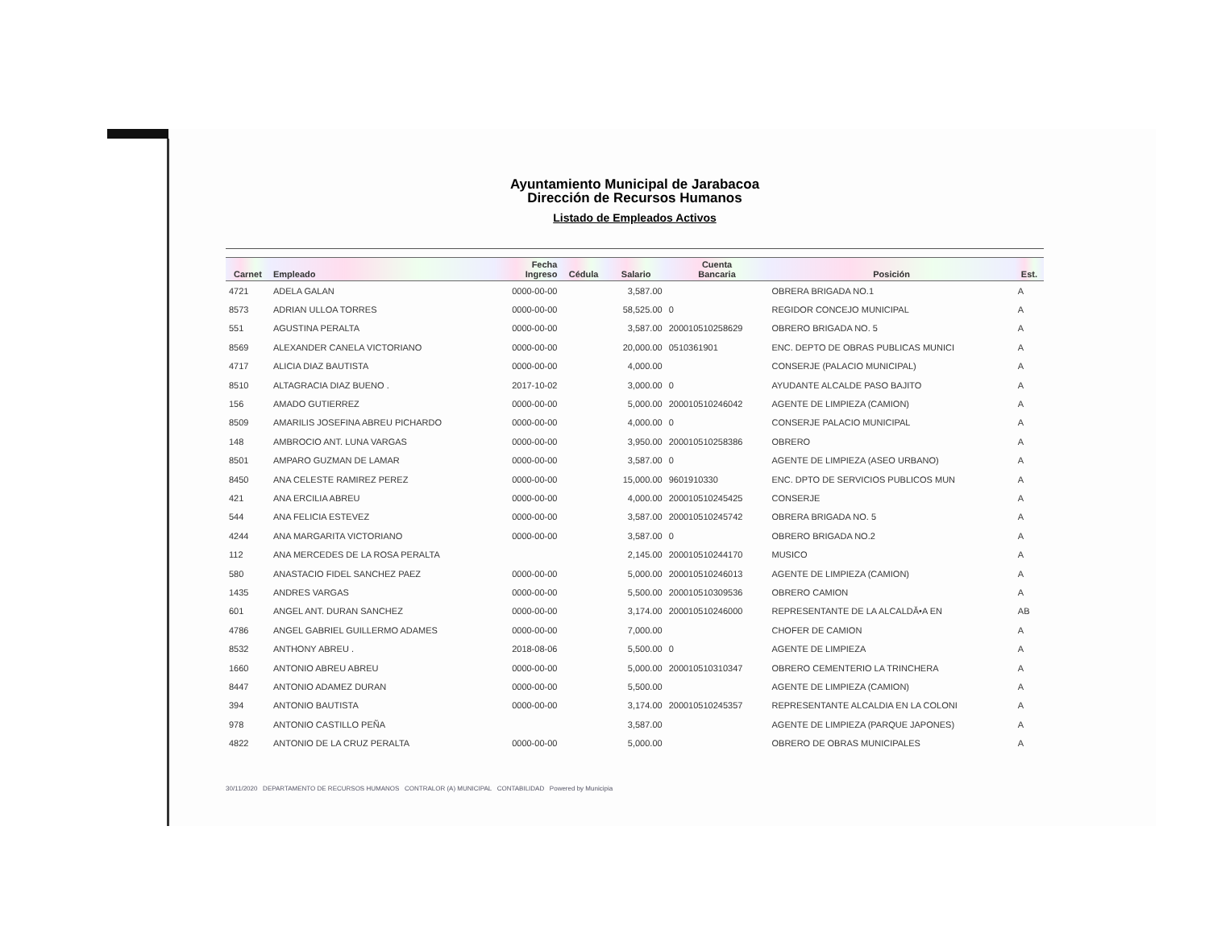Ayuntamiento Municipal de Jarabacoa
Dirección de Recursos Humanos
Listado de Empleados Activos
| Carnet | Empleado | Fecha Ingreso | Cédula | Salario | Cuenta Bancaria | Posición | Est. |
| --- | --- | --- | --- | --- | --- | --- | --- |
| 4721 | ADELA GALAN | 0000-00-00 | | 3,587.00 | | OBRERA BRIGADA NO.1 | A |
| 8573 | ADRIAN ULLOA TORRES | 0000-00-00 | | 58,525.00 | 0 | REGIDOR CONCEJO MUNICIPAL | A |
| 551 | AGUSTINA PERALTA | 0000-00-00 | | 3,587.00 | 200010510258629 | OBRERO BRIGADA NO. 5 | A |
| 8569 | ALEXANDER CANELA VICTORIANO | 0000-00-00 | | 20,000.00 | 0510361901 | ENC. DEPTO DE OBRAS PUBLICAS MUNICI | A |
| 4717 | ALICIA DIAZ BAUTISTA | 0000-00-00 | | 4,000.00 | | CONSERJE (PALACIO MUNICIPAL) | A |
| 8510 | ALTAGRACIA DIAZ BUENO . | 2017-10-02 | | 3,000.00 | 0 | AYUDANTE ALCALDE PASO BAJITO | A |
| 156 | AMADO GUTIERREZ | 0000-00-00 | | 5,000.00 | 200010510246042 | AGENTE DE LIMPIEZA (CAMION) | A |
| 8509 | AMARILIS JOSEFINA ABREU PICHARDO | 0000-00-00 | | 4,000.00 | 0 | CONSERJE PALACIO MUNICIPAL | A |
| 148 | AMBROCIO ANT. LUNA VARGAS | 0000-00-00 | | 3,950.00 | 200010510258386 | OBRERO | A |
| 8501 | AMPARO GUZMAN DE LAMAR | 0000-00-00 | | 3,587.00 | 0 | AGENTE DE LIMPIEZA (ASEO URBANO) | A |
| 8450 | ANA CELESTE RAMIREZ PEREZ | 0000-00-00 | | 15,000.00 | 9601910330 | ENC. DPTO DE SERVICIOS PUBLICOS MUN | A |
| 421 | ANA ERCILIA ABREU | 0000-00-00 | | 4,000.00 | 200010510245425 | CONSERJE | A |
| 544 | ANA FELICIA ESTEVEZ | 0000-00-00 | | 3,587.00 | 200010510245742 | OBRERA BRIGADA NO. 5 | A |
| 4244 | ANA MARGARITA VICTORIANO | 0000-00-00 | | 3,587.00 | 0 | OBRERO BRIGADA NO.2 | A |
| 112 | ANA MERCEDES DE LA ROSA PERALTA | | | 2,145.00 | 200010510244170 | MUSICO | A |
| 580 | ANASTACIO FIDEL SANCHEZ PAEZ | 0000-00-00 | | 5,000.00 | 200010510246013 | AGENTE DE LIMPIEZA (CAMION) | A |
| 1435 | ANDRES VARGAS | 0000-00-00 | | 5,500.00 | 200010510309536 | OBRERO CAMION | A |
| 601 | ANGEL ANT. DURAN SANCHEZ | 0000-00-00 | | 3,174.00 | 200010510246000 | REPRESENTANTE DE LA ALCALDĂ•A EN | AB |
| 4786 | ANGEL GABRIEL GUILLERMO ADAMES | 0000-00-00 | | 7,000.00 | | CHOFER DE CAMION | A |
| 8532 | ANTHONY ABREU . | 2018-08-06 | | 5,500.00 | 0 | AGENTE DE LIMPIEZA | A |
| 1660 | ANTONIO ABREU ABREU | 0000-00-00 | | 5,000.00 | 200010510310347 | OBRERO CEMENTERIO LA TRINCHERA | A |
| 8447 | ANTONIO ADAMEZ DURAN | 0000-00-00 | | 5,500.00 | | AGENTE DE LIMPIEZA (CAMION) | A |
| 394 | ANTONIO BAUTISTA | 0000-00-00 | | 3,174.00 | 200010510245357 | REPRESENTANTE ALCALDIA EN LA COLONI | A |
| 978 | ANTONIO CASTILLO PEÑA | | | 3,587.00 | | AGENTE DE LIMPIEZA (PARQUE JAPONES) | A |
| 4822 | ANTONIO DE LA CRUZ PERALTA | 0000-00-00 | | 5,000.00 | | OBRERO DE OBRAS MUNICIPALES | A |
30/11/2020 DEPARTAMENTO DE RECURSOS HUMANOS CONTRALOR (A) MUNICIPAL CONTABILIDAD Powered by Municipia